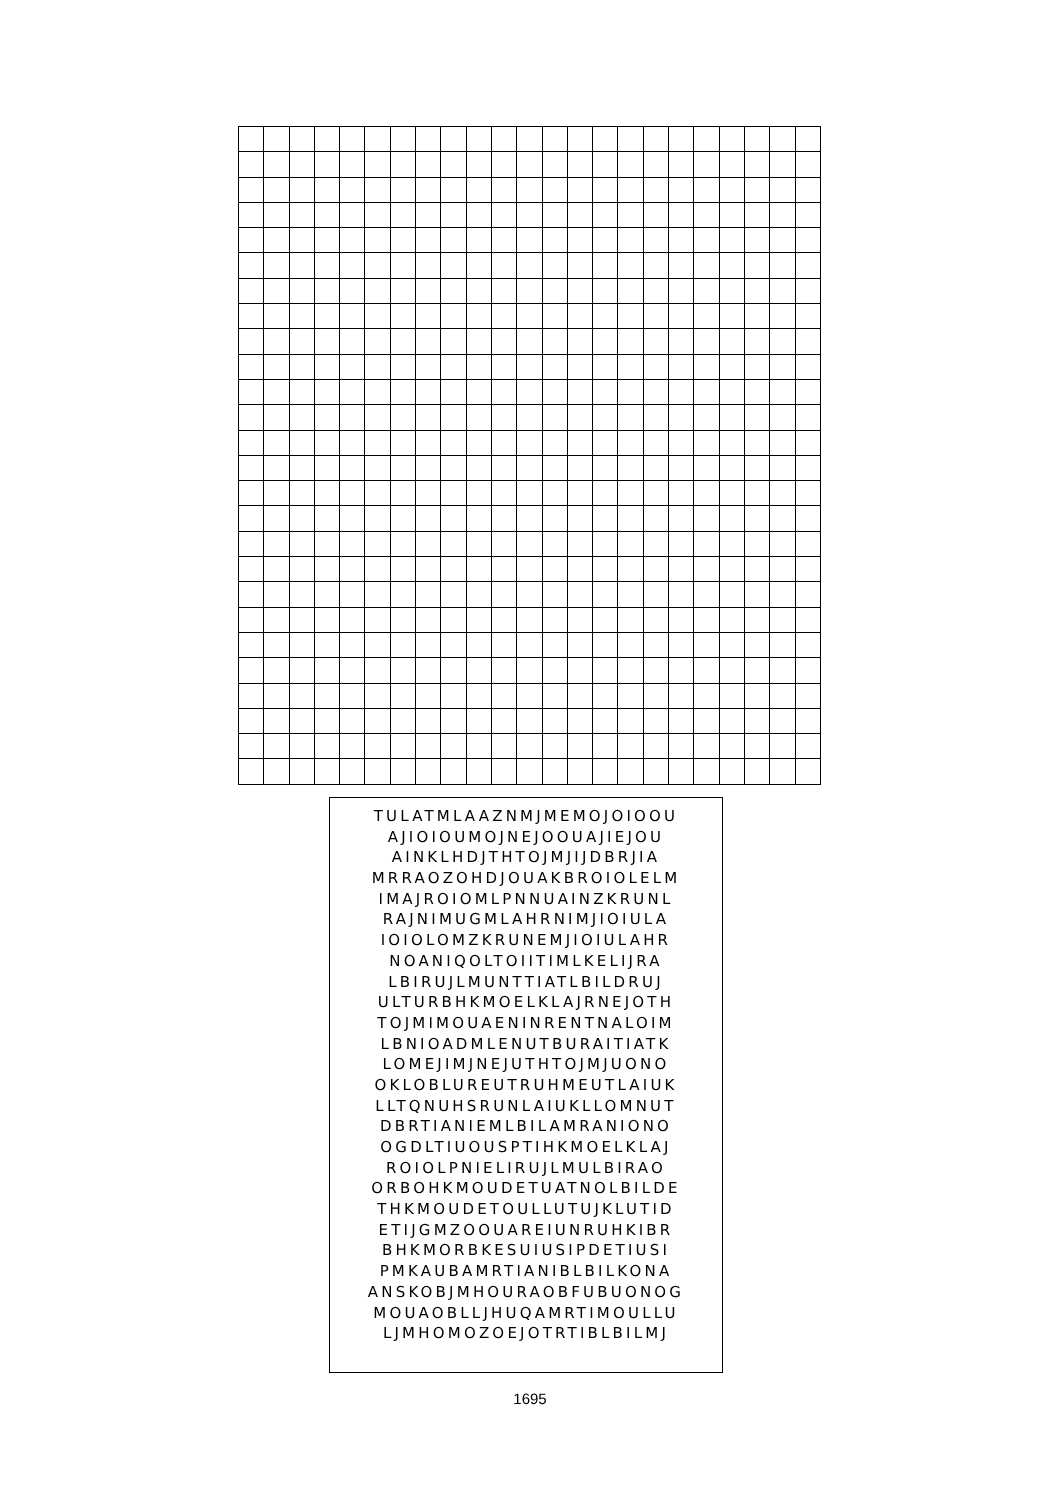TULATMLAAZNMJMEMOJOIOOU
AJIOIOUMOJNEJOOUAJIEJOU
AINKLHDJTHTOJMJIJDBRJIA
MRRAOZOHDJOUAKBROIOLELM
IMAJROIOMLPNNUAINZKRUNL
RAJNIMUGMLAHRNIMJIOIULA
IOIOLOMZKRUNEMJIOIULAHR
NOANIQOLTOIITIMLKELIJRA
LBIRUJLMUNTTIATLBILDRUJ
ULTURBHKMOELKLAJRNEJOTH
TOJMIMOUAENINRENTNALOIM
LBNIOADMLENUTBURAITIATK
LOMEJIMJNEJUTHTOJMJUONO
OKLOBLUREUTRUHMEUTLAIUK
LLTQNUHSRUNLAIUKLLOMNUT
DBRTIANIEMLBILAMRANIONO
OGDLTIUOUSPTIHKMOELKLAJ
ROIOLPNIELIRUJLMULBIRAO
ORBOHKMOUDETUATNOLBILDE
THKMOUDETOULLUTUJKLUTID
ETIJGMZOOUAREIUNRUHKIBR
BHKMORBKESUIUSIPDETIUSI
PMKAUBAMRTIANIBLBILKONA
ANSKOBJMHOURAOBFUBUONOG
MOUAOBLLJHUQAMRTIMOULLU
LJMHOMOZOEJOTRTIBLBILMJ
1695